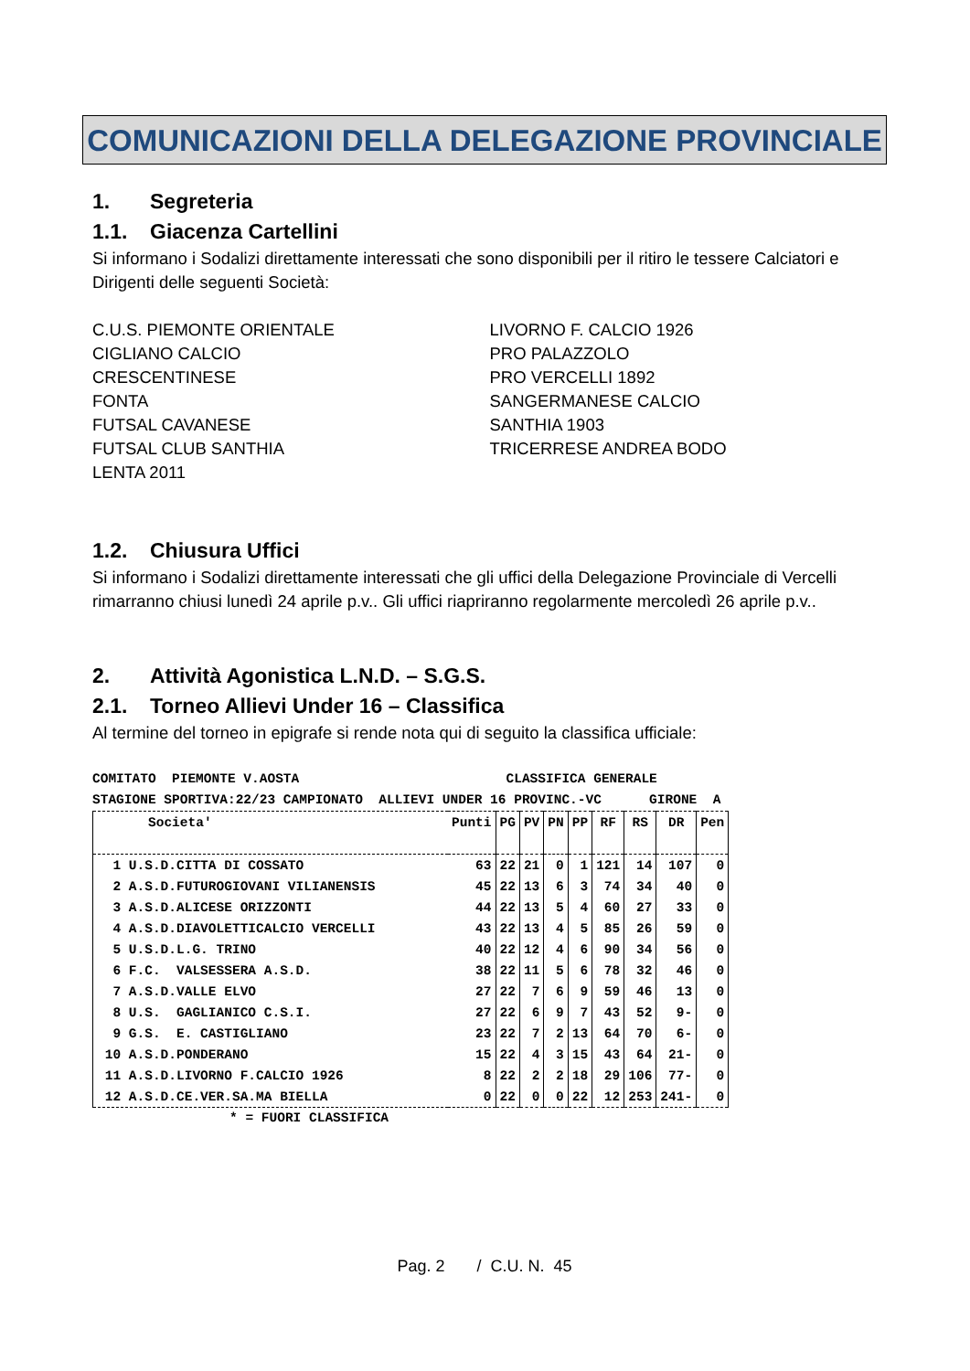COMUNICAZIONI DELLA DELEGAZIONE PROVINCIALE
1. Segreteria
1.1. Giacenza Cartellini
Si informano i Sodalizi direttamente interessati che sono disponibili per il ritiro le tessere Calciatori e Dirigenti delle seguenti Società:
C.U.S. PIEMONTE ORIENTALE
CIGLIANO CALCIO
CRESCENTINESE
FONTA
FUTSAL CAVANESE
FUTSAL CLUB SANTHIA
LENTA 2011
LIVORNO F. CALCIO 1926
PRO PALAZZOLO
PRO VERCELLI 1892
SANGERMANESE CALCIO
SANTHIA 1903
TRICERRESE ANDREA BODO
1.2. Chiusura Uffici
Si informano i Sodalizi direttamente interessati che gli uffici della Delegazione Provinciale di Vercelli rimarranno chiusi lunedì 24 aprile p.v.. Gli uffici riapriranno regolarmente mercoledì 26 aprile p.v..
2. Attività Agonistica L.N.D. – S.G.S.
2.1. Torneo Allievi Under 16 – Classifica
Al termine del torneo in epigrafe si rende nota qui di seguito la classifica ufficiale:
COMITATO PIEMONTE V.AOSTA CLASSIFICA GENERALE STAGIONE SPORTIVA:22/23 CAMPIONATO ALLIEVI UNDER 16 PROVINC.-VC GIRONE A
| Societa' | Punti | PG | PV | PN | PP | RF | RS | DR | Pen |
| --- | --- | --- | --- | --- | --- | --- | --- | --- | --- |
| 1 U.S.D.CITTA DI COSSATO | 63 | 22 | 21 | 0 | 1 | 121 | 14 | 107 | 0 |
| 2 A.S.D.FUTUROGIOVANI VILIANENSIS | 45 | 22 | 13 | 6 | 3 | 74 | 34 | 40 | 0 |
| 3 A.S.D.ALICESE ORIZZONTI | 44 | 22 | 13 | 5 | 4 | 60 | 27 | 33 | 0 |
| 4 A.S.D.DIAVOLETTICALCIO VERCELLI | 43 | 22 | 13 | 4 | 5 | 85 | 26 | 59 | 0 |
| 5 U.S.D.L.G. TRINO | 40 | 22 | 12 | 4 | 6 | 90 | 34 | 56 | 0 |
| 6 F.C. VALSESSERA A.S.D. | 38 | 22 | 11 | 5 | 6 | 78 | 32 | 46 | 0 |
| 7 A.S.D.VALLE ELVO | 27 | 22 | 7 | 6 | 9 | 59 | 46 | 13 | 0 |
| 8 U.S. GAGLIANICO C.S.I. | 27 | 22 | 6 | 9 | 7 | 43 | 52 | 9- | 0 |
| 9 G.S. E. CASTIGLIANO | 23 | 22 | 7 | 2 | 13 | 64 | 70 | 6- | 0 |
| 10 A.S.D.PONDERANO | 15 | 22 | 4 | 3 | 15 | 43 | 64 | 21- | 0 |
| 11 A.S.D.LIVORNO F.CALCIO 1926 | 8 | 22 | 2 | 2 | 18 | 29 | 106 | 77- | 0 |
| 12 A.S.D.CE.VER.SA.MA BIELLA | 0 | 22 | 0 | 0 | 22 | 12 | 253 | 241- | 0 |
* = FUORI CLASSIFICA
Pag. 2 / C.U. N. 45